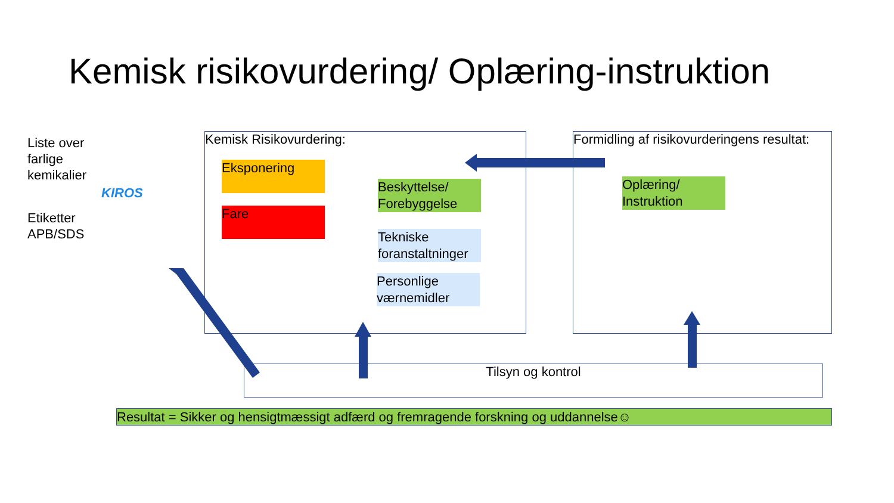Kemisk risikovurdering/ Oplæring-instruktion
Liste over
farlige
kemikalier
KIROS
Etiketter
APB/SDS
Kemisk Risikovurdering:
Eksponering
Fare
Beskyttelse/
Forebyggelse
Tekniske
foranstaltninger
Personlige
værnemidler
Formidling af risikovurderingens resultat:
Oplæring/
Instruktion
Tilsyn og kontrol
Resultat = Sikker og hensigtmæssigt adfærd og fremragende forskning og uddannelse☺